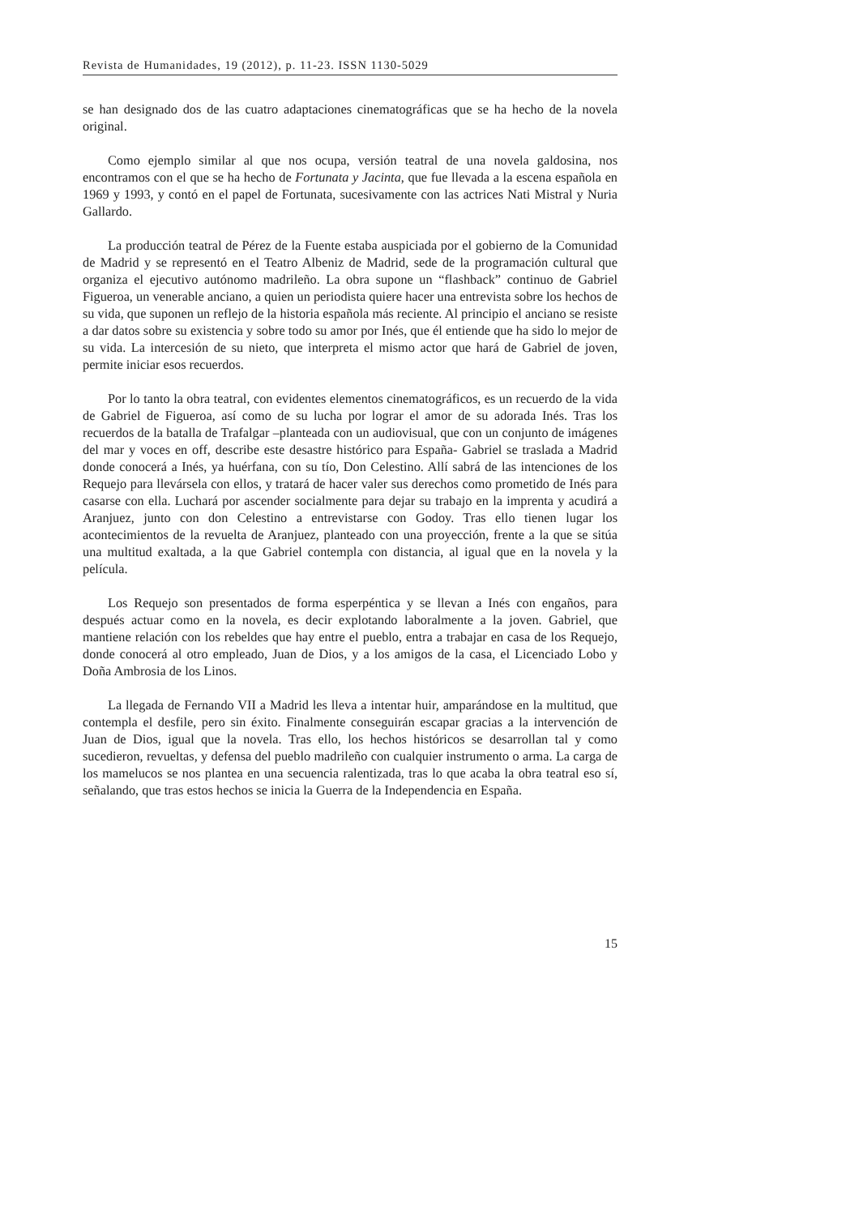Revista de Humanidades, 19 (2012), p. 11-23. ISSN 1130-5029
se han designado dos de las cuatro adaptaciones cinematográficas que se ha hecho de la novela original.
Como ejemplo similar al que nos ocupa, versión teatral de una novela galdosina, nos encontramos con el que se ha hecho de Fortunata y Jacinta, que fue llevada a la escena española en 1969 y 1993, y contó en el papel de Fortunata, sucesivamente con las actrices Nati Mistral y Nuria Gallardo.
La producción teatral de Pérez de la Fuente estaba auspiciada por el gobierno de la Comunidad de Madrid y se representó en el Teatro Albeniz de Madrid, sede de la programación cultural que organiza el ejecutivo autónomo madrileño. La obra supone un “flashback” continuo de Gabriel Figueroa, un venerable anciano, a quien un periodista quiere hacer una entrevista sobre los hechos de su vida, que suponen un reflejo de la historia española más reciente. Al principio el anciano se resiste a dar datos sobre su existencia y sobre todo su amor por Inés, que él entiende que ha sido lo mejor de su vida. La intercesión de su nieto, que interpreta el mismo actor que hará de Gabriel de joven, permite iniciar esos recuerdos.
Por lo tanto la obra teatral, con evidentes elementos cinematográficos, es un recuerdo de la vida de Gabriel de Figueroa, así como de su lucha por lograr el amor de su adorada Inés. Tras los recuerdos de la batalla de Trafalgar –planteada con un audiovisual, que con un conjunto de imágenes del mar y voces en off, describe este desastre histórico para España- Gabriel se traslada a Madrid donde conocerá a Inés, ya huérfana, con su tío, Don Celestino. Allí sabrá de las intenciones de los Requejo para llevársela con ellos, y tratará de hacer valer sus derechos como prometido de Inés para casarse con ella. Luchará por ascender socialmente para dejar su trabajo en la imprenta y acudirá a Aranjuez, junto con don Celestino a entrevistarse con Godoy. Tras ello tienen lugar los acontecimientos de la revuelta de Aranjuez, planteado con una proyección, frente a la que se sitúa una multitud exaltada, a la que Gabriel contempla con distancia, al igual que en la novela y la película.
Los Requejo son presentados de forma esperpéntica y se llevan a Inés con engaños, para después actuar como en la novela, es decir explotando laboralmente a la joven. Gabriel, que mantiene relación con los rebeldes que hay entre el pueblo, entra a trabajar en casa de los Requejo, donde conocerá al otro empleado, Juan de Dios, y a los amigos de la casa, el Licenciado Lobo y Doña Ambrosia de los Linos.
La llegada de Fernando VII a Madrid les lleva a intentar huir, amparándose en la multitud, que contempla el desfile, pero sin éxito. Finalmente conseguirán escapar gracias a la intervención de Juan de Dios, igual que la novela. Tras ello, los hechos históricos se desarrollan tal y como sucedieron, revueltas, y defensa del pueblo madrileño con cualquier instrumento o arma. La carga de los mamelucos se nos plantea en una secuencia ralentizada, tras lo que acaba la obra teatral eso sí, señalando, que tras estos hechos se inicia la Guerra de la Independencia en España.
15